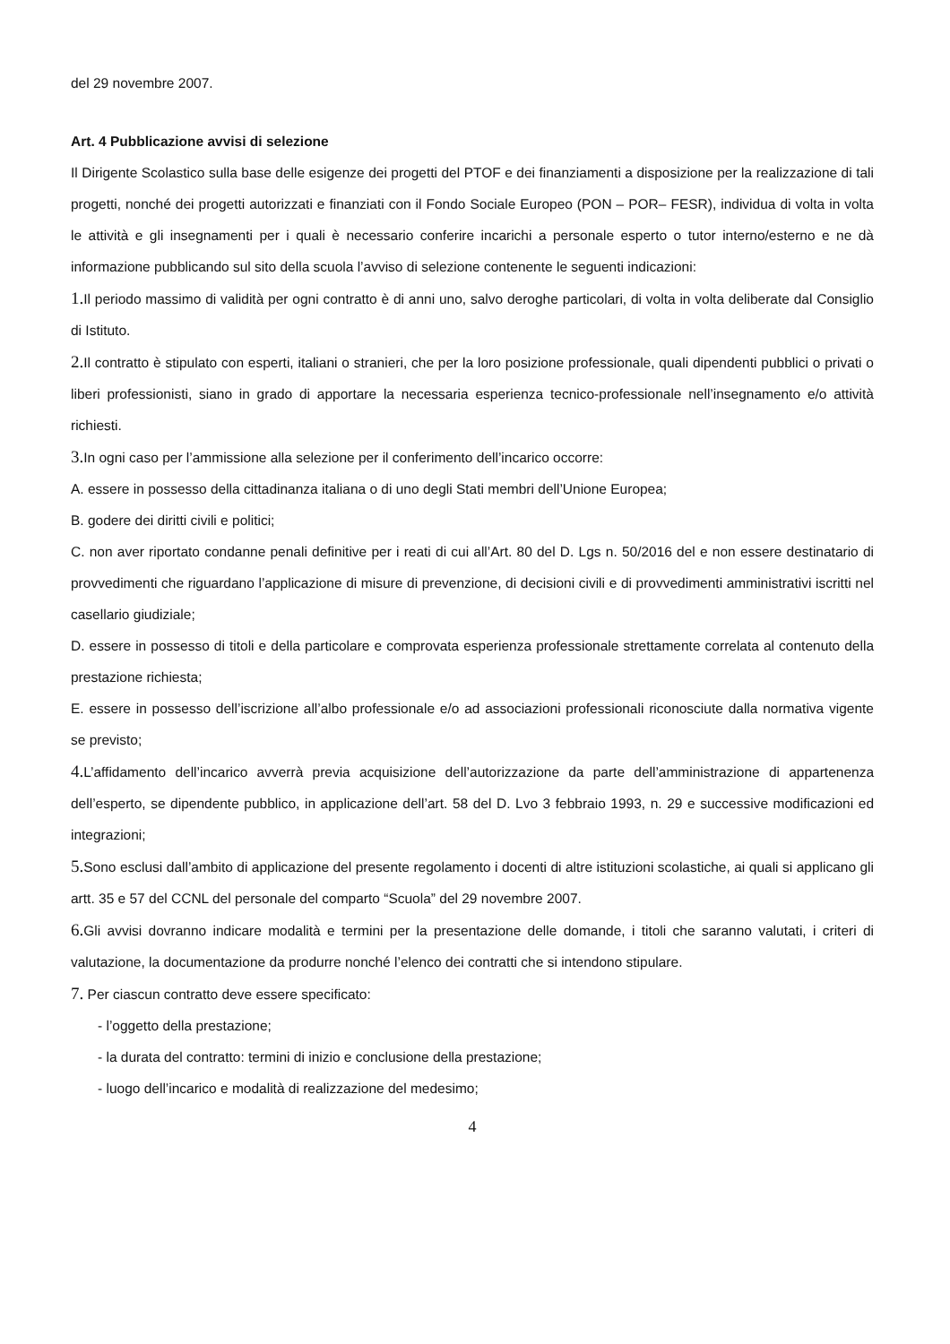del 29 novembre 2007.
Art. 4 Pubblicazione avvisi di selezione
Il Dirigente Scolastico sulla base delle esigenze dei progetti del PTOF e dei finanziamenti a disposizione per la realizzazione di tali progetti, nonché dei progetti autorizzati e finanziati con il Fondo Sociale Europeo (PON – POR– FESR), individua di volta in volta le attività e gli insegnamenti per i quali è necessario conferire incarichi a personale esperto o tutor interno/esterno e ne dà informazione pubblicando sul sito della scuola l’avviso di selezione contenente le seguenti indicazioni:
1. Il periodo massimo di validità per ogni contratto è di anni uno, salvo deroghe particolari, di volta in volta deliberate dal Consiglio di Istituto.
2. Il contratto è stipulato con esperti, italiani o stranieri, che per la loro posizione professionale, quali dipendenti pubblici o privati o liberi professionisti, siano in grado di apportare la necessaria esperienza tecnico-professionale nell’insegnamento e/o attività richiesti.
3. In ogni caso per l’ammissione alla selezione per il conferimento dell’incarico occorre:
A. essere in possesso della cittadinanza italiana o di uno degli Stati membri dell’Unione Europea;
B. godere dei diritti civili e politici;
C. non aver riportato condanne penali definitive per i reati di cui all’Art. 80 del D. Lgs n. 50/2016 del e non essere destinatario di provvedimenti che riguardano l’applicazione di misure di prevenzione, di decisioni civili e di provvedimenti amministrativi iscritti nel casellario giudiziale;
D. essere in possesso di titoli e della particolare e comprovata esperienza professionale strettamente correlata al contenuto della prestazione richiesta;
E. essere in possesso dell’iscrizione all’albo professionale e/o ad associazioni professionali riconosciute dalla normativa vigente se previsto;
4. L’affidamento dell’incarico avverrà previa acquisizione dell’autorizzazione da parte dell’amministrazione di appartenenza dell’esperto, se dipendente pubblico, in applicazione dell’art. 58 del D. Lvo 3 febbraio 1993, n. 29 e successive modificazioni ed integrazioni;
5. Sono esclusi dall’ambito di applicazione del presente regolamento i docenti di altre istituzioni scolastiche, ai quali si applicano gli artt. 35 e 57 del CCNL del personale del comparto “Scuola” del 29 novembre 2007.
6. Gli avvisi dovranno indicare modalità e termini per la presentazione delle domande, i titoli che saranno valutati, i criteri di valutazione, la documentazione da produrre nonché l’elenco dei contratti che si intendono stipulare.
7. Per ciascun contratto deve essere specificato:
- l’oggetto della prestazione;
- la durata del contratto: termini di inizio e conclusione della prestazione;
- luogo dell’incarico e modalità di realizzazione del medesimo;
4